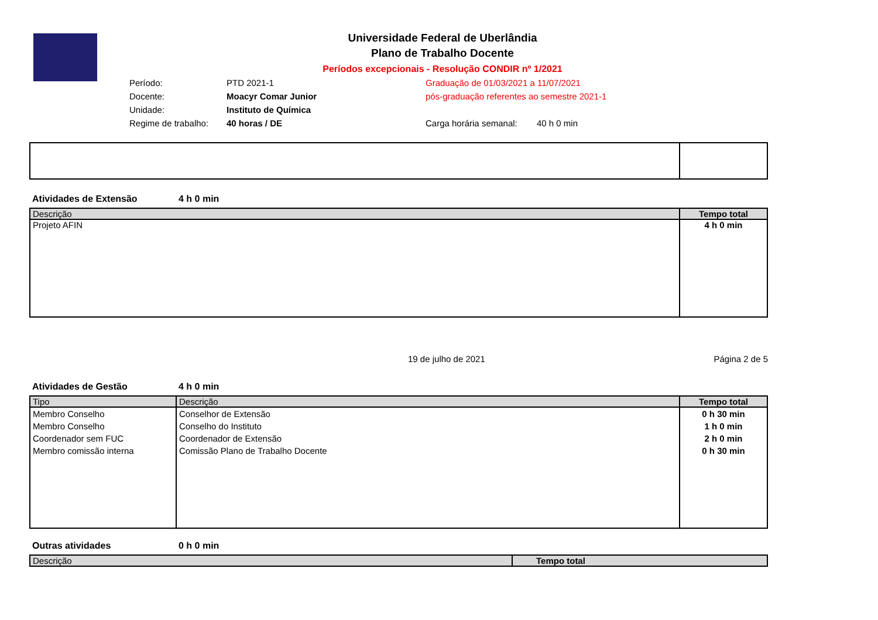Universidade Federal de Uberlândia
Plano de Trabalho Docente
Períodos excepcionais - Resolução CONDIR nº 1/2021
Período:
PTD 2021-1
Graduação de 01/03/2021 a 11/07/2021
Docente:
Moacyr Comar Junior
pós-graduação referentes ao semestre 2021-1
Unidade:
Instituto de Química
Regime de trabalho:
40 horas / DE
Carga horária semanal:
40 h 0 min
Atividades de Extensão 4 h 0 min
| Descrição | Tempo total |
| --- | --- |
| Projeto AFIN | 4 h 0 min |
19 de julho de 2021 Página 2 de 5
Atividades de Gestão 4 h 0 min
| Tipo | Descrição | Tempo total |
| --- | --- | --- |
| Membro Conselho Membro Conselho Coordenador sem FUC Membro comissão interna | Conselhor de Extensão Conselho do Instituto Coordenador de Extensão Comissão Plano de Trabalho Docente | 0 h 30 min 1 h 0 min 2 h 0 min 0 h 30 min |
Outras atividades 0 h 0 min
| Descrição | Tempo total |
| --- | --- |